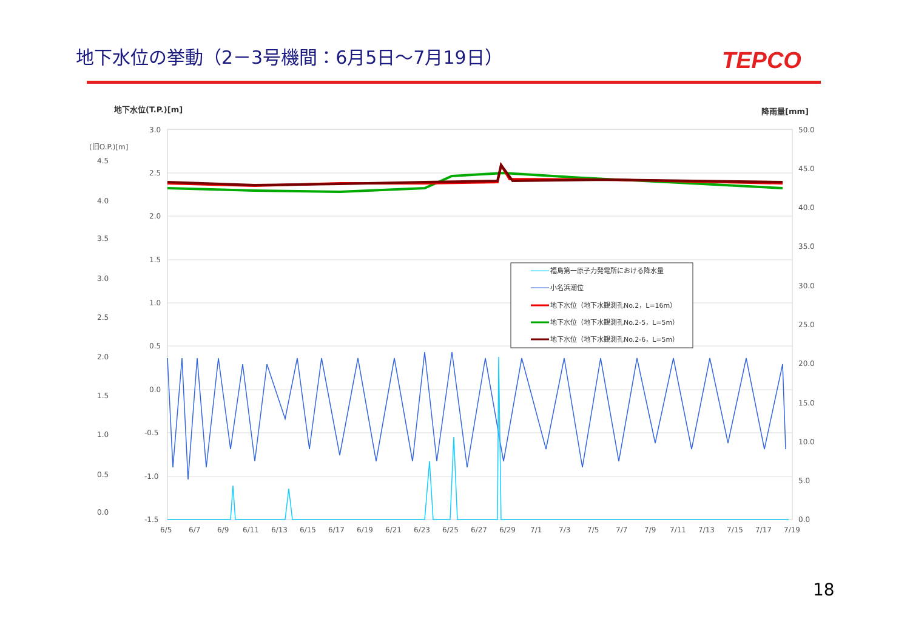地下水位の挙動（2－3号機間：6月5日～7月19日）
TEPCO
地下水位(T.P.)[m]
降雨量[mm]
(旧O.P.)[m]
3.0
2.5
2.0
1.5
1.0
0.5
0.0
-0.5
-1.0
-1.5
4.5
4.0
3.5
3.0
2.5
2.0
1.5
1.0
0.5
0.0
50.0
45.0
40.0
35.0
30.0
25.0
20.0
15.0
10.0
5.0
0.0
6/5
6/7
6/9
6/11
6/13
6/15
6/17
6/19
6/21
6/23
6/25
6/27
6/29
7/1
7/3
7/5
7/7
7/9
7/11
7/13
7/15
7/17
7/19
福島第一原子力発電所における降水量
小名浜潮位
地下水位（地下水観測孔No.2，L=16m）
地下水位（地下水観測孔No.2-5，L=5m）
地下水位（地下水観測孔No.2-6，L=5m）
18